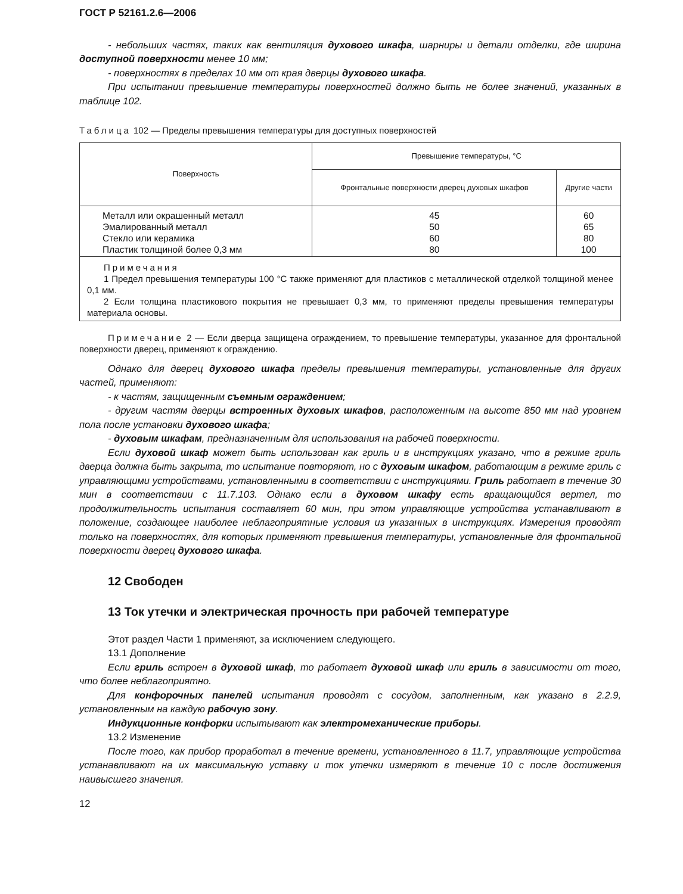ГОСТ Р 52161.2.6—2006
- небольших частях, таких как вентиляция духового шкафа, шарниры и детали отделки, где ширина доступной поверхности менее 10 мм;
- поверхностях в пределах 10 мм от края дверцы духового шкафа.
При испытании превышение температуры поверхностей должно быть не более значений, указанных в таблице 102.
Таблица 102 — Пределы превышения температуры для доступных поверхностей
| Поверхность | Превышение температуры, °С | |
| --- | --- | --- |
| | Фронтальные поверхности дверец духовых шкафов | Другие части |
| Металл или окрашенный металл Эмалированный металл Стекло или керамика Пластик толщиной более 0,3 мм | 45 50 60 80 | 60 65 80 100 |
| Примечания 1 Предел превышения температуры 100 °С также применяют для пластиков с металлической отделкой толщиной менее 0,1 мм. 2 Если толщина пластикового покрытия не превышает 0,3 мм, то применяют пределы превышения температуры материала основы. | | |
Примечание 2 — Если дверца защищена ограждением, то превышение температуры, указанное для фронтальной поверхности дверец, применяют к ограждению.
Однако для дверец духового шкафа пределы превышения температуры, установленные для других частей, применяют:
- к частям, защищенным съемным ограждением;
- другим частям дверцы встроенных духовых шкафов, расположенным на высоте 850 мм над уровнем пола после установки духового шкафа;
- духовым шкафам, предназначенным для использования на рабочей поверхности.
Если духовой шкаф может быть использован как гриль и в инструкциях указано, что в режиме гриль дверца должна быть закрыта, то испытание повторяют, но с духовым шкафом, работающим в режиме гриль с управляющими устройствами, установленными в соответствии с инструкциями. Гриль работает в течение 30 мин в соответствии с 11.7.103. Однако если в духовом шкафу есть вращающийся вертел, то продолжительность испытания составляет 60 мин, при этом управляющие устройства устанавливают в положение, создающее наиболее неблагоприятные условия из указанных в инструкциях. Измерения проводят только на поверхностях, для которых применяют превышения температуры, установленные для фронтальной поверхности дверец духового шкафа.
12 Свободен
13 Ток утечки и электрическая прочность при рабочей температуре
Этот раздел Части 1 применяют, за исключением следующего.
13.1 Дополнение
Если гриль встроен в духовой шкаф, то работает духовой шкаф или гриль в зависимости от того, что более неблагоприятно.
Для конфорочных панелей испытания проводят с сосудом, заполненным, как указано в 2.2.9, установленным на каждую рабочую зону.
Индукционные конфорки испытывают как электромеханические приборы.
13.2 Изменение
После того, как прибор проработал в течение времени, установленного в 11.7, управляющие устройства устанавливают на их максимальную уставку и ток утечки измеряют в течение 10 с после достижения наивысшего значения.
12